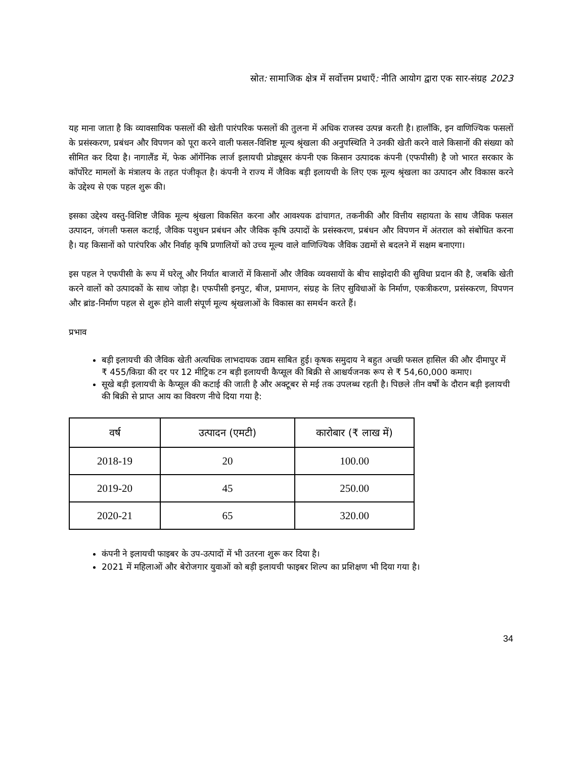स्रोत: सामाजिक क्षेत्र में सर्वोत्तम प्रथाएँ: नीति आयोग द्वारा एक सार-संग्रह 2023
यह माना जाता है कि व्यावसायिक फसलों की खेती पारंपरिक फसलों की तुलना में अधिक राजस्व उत्पन्न करती है। हालाँकि, इन वाणिज्यिक फसलों के प्रसंस्करण, प्रबंधन और विपणन को पूरा करने वाली फसल-विशिष्ट मूल्य श्रृंखला की अनुपस्थिति ने उनकी खेती करने वाले किसानों की संख्या को सीमित कर दिया है। नागालैंड में, फेक ऑर्गेनिक लार्ज इलायची प्रोड्यूसर कंपनी एक किसान उत्पादक कंपनी (एफपीसी) है जो भारत सरकार के कॉर्पोरेट मामलों के मंत्रालय के तहत पंजीकृत है। कंपनी ने राज्य में जैविक बड़ी इलायची के लिए एक मूल्य श्रृंखला का उत्पादन और विकास करने के उद्देश्य से एक पहल शुरू की।
इसका उद्देश्य वस्तु-विशिष्ट जैविक मूल्य श्रृंखला विकसित करना और आवश्यक ढांचागत, तकनीकी और वित्तीय सहायता के साथ जैविक फसल उत्पादन, जंगली फसल कटाई, जैविक पशुधन प्रबंधन और जैविक कृषि उत्पादों के प्रसंस्करण, प्रबंधन और विपणन में अंतराल को संबोधित करना है। यह किसानों को पारंपरिक और निर्वाह कृषि प्रणालियों को उच्च मूल्य वाले वाणिज्यिक जैविक उद्यमों से बदलने में सक्षम बनाएगा।
इस पहल ने एफपीसी के रूप में घरेलू और निर्यात बाजारों में किसानों और जैविक व्यवसायों के बीच साझेदारी की सुविधा प्रदान की है, जबकि खेती करने वालों को उत्पादकों के साथ जोड़ा है। एफपीसी इनपुट, बीज, प्रमाणन, संग्रह के लिए सुविधाओं के निर्माण, एकत्रीकरण, प्रसंस्करण, विपणन और ब्रांड-निर्माण पहल से शुरू होने वाली संपूर्ण मूल्य श्रृंखलाओं के विकास का समर्थन करते हैं।
प्रभाव
बड़ी इलायची की जैविक खेती अत्यधिक लाभदायक उद्यम साबित हुई। कृषक समुदाय ने बहुत अच्छी फसल हासिल की और दीमापुर में ₹ 455/किग्रा की दर पर 12 मीट्रिक टन बड़ी इलायची कैप्सूल की बिक्री से आश्चर्यजनक रूप से ₹ 54,60,000 कमाए।
सूखे बड़ी इलायची के कैप्सूल की कटाई की जाती है और अक्टूबर से मई तक उपलब्ध रहती है। पिछले तीन वर्षों के दौरान बड़ी इलायची की बिक्री से प्राप्त आय का विवरण नीचे दिया गया है:
| वर्ष | उत्पादन (एमटी) | कारोबार (₹ लाख में) |
| --- | --- | --- |
| 2018-19 | 20 | 100.00 |
| 2019-20 | 45 | 250.00 |
| 2020-21 | 65 | 320.00 |
कंपनी ने इलायची फाइबर के उप-उत्पादों में भी उतरना शुरू कर दिया है।
2021 में महिलाओं और बेरोजगार युवाओं को बड़ी इलायची फाइबर शिल्प का प्रशिक्षण भी दिया गया है।
34